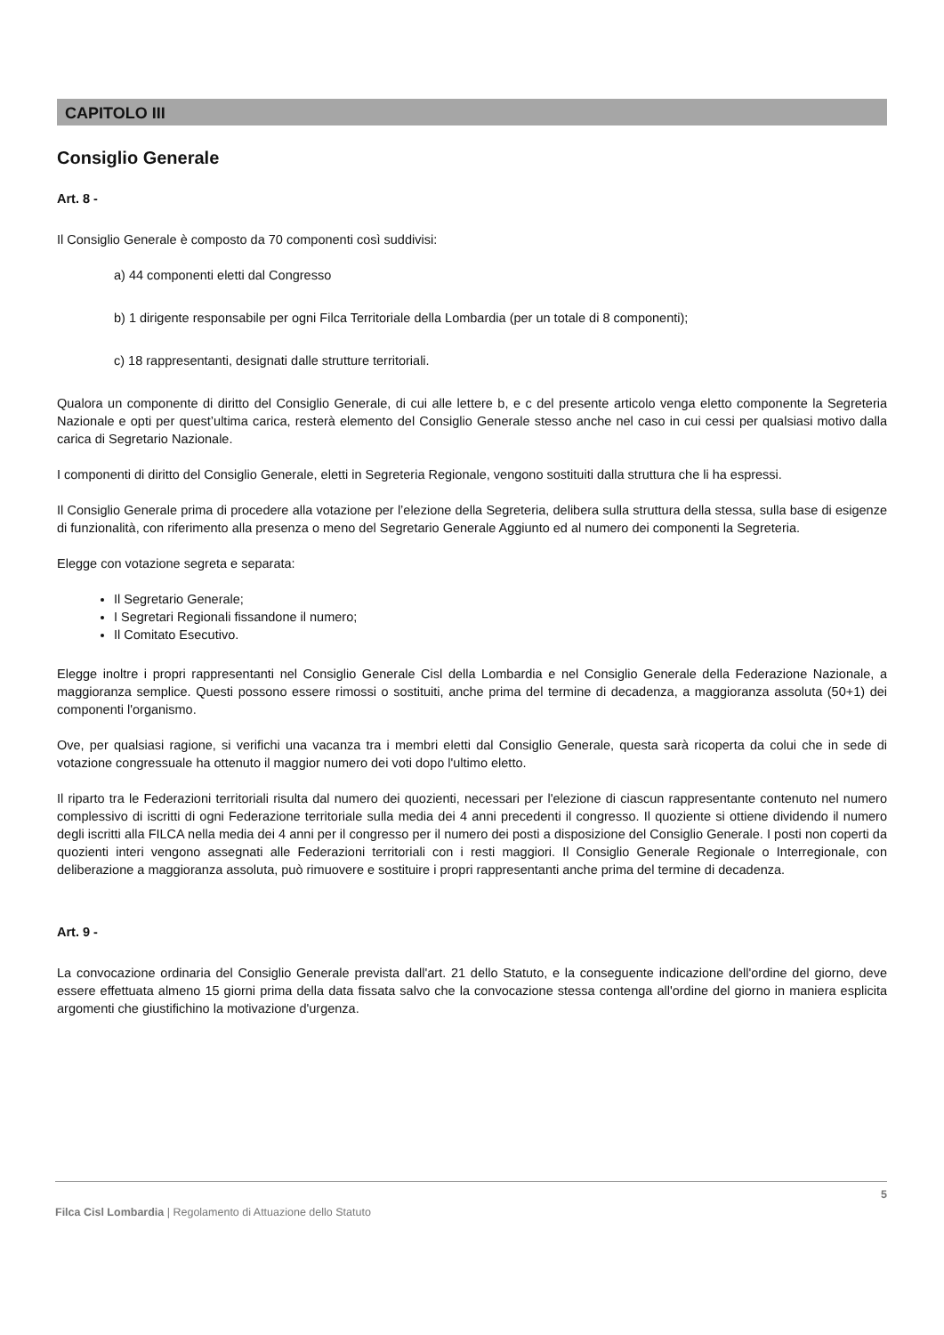CAPITOLO III
Consiglio Generale
Art. 8 -
Il Consiglio Generale è composto da 70 componenti così suddivisi:
a) 44 componenti eletti dal Congresso
b) 1 dirigente responsabile per ogni Filca Territoriale della Lombardia (per un totale di 8 componenti);
c) 18 rappresentanti, designati dalle strutture territoriali.
Qualora un componente di diritto del Consiglio Generale, di cui alle lettere b, e c del presente articolo venga eletto componente la Segreteria Nazionale e opti per quest’ultima carica, resterà elemento del Consiglio Generale stesso anche nel caso in cui cessi per qualsiasi motivo dalla carica di Segretario Nazionale.
I componenti di diritto del Consiglio Generale, eletti in Segreteria Regionale, vengono sostituiti dalla struttura che li ha espressi.
Il Consiglio Generale prima di procedere alla votazione per l’elezione della Segreteria, delibera sulla struttura della stessa, sulla base di esigenze di funzionalità, con riferimento alla presenza o meno del Segretario Generale Aggiunto ed al numero dei componenti la Segreteria.
Elegge con votazione segreta e separata:
Il Segretario Generale;
I Segretari Regionali fissandone il numero;
Il Comitato Esecutivo.
Elegge inoltre i propri rappresentanti nel Consiglio Generale Cisl della Lombardia e nel Consiglio Generale della Federazione Nazionale, a maggioranza semplice. Questi possono essere rimossi o sostituiti, anche prima del termine di decadenza, a maggioranza assoluta (50+1) dei componenti l'organismo.
Ove, per qualsiasi ragione, si verifichi una vacanza tra i membri eletti dal Consiglio Generale, questa sarà ricoperta da colui che in sede di votazione congressuale ha ottenuto il maggior numero dei voti dopo l'ultimo eletto.
Il riparto tra le Federazioni territoriali risulta dal numero dei quozienti, necessari per l'elezione di ciascun rappresentante contenuto nel numero complessivo di iscritti di ogni Federazione territoriale sulla media dei 4 anni precedenti il congresso. Il quoziente si ottiene dividendo il numero degli iscritti alla FILCA nella media dei 4 anni per il congresso per il numero dei posti a disposizione del Consiglio Generale. I posti non coperti da quozienti interi vengono assegnati alle Federazioni territoriali con i resti maggiori. Il Consiglio Generale Regionale o Interregionale, con deliberazione a maggioranza assoluta, può rimuovere e sostituire i propri rappresentanti anche prima del termine di decadenza.
Art. 9 -
La convocazione ordinaria del Consiglio Generale prevista dall'art. 21 dello Statuto, e la conseguente indicazione dell'ordine del giorno, deve essere effettuata almeno 15 giorni prima della data fissata salvo che la convocazione stessa contenga all'ordine del giorno in maniera esplicita argomenti che giustifichino la motivazione d'urgenza.
5
Filca Cisl Lombardia | Regolamento di Attuazione dello Statuto